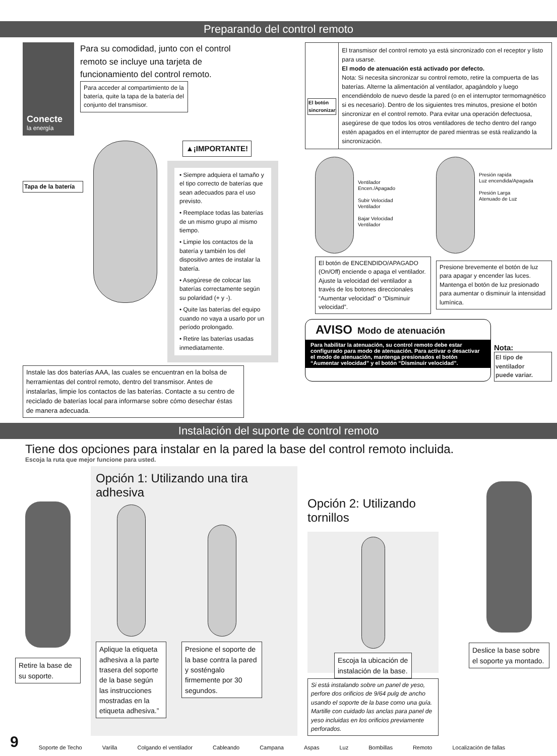Preparando del control remoto
Conecte
la energía
Para su comodidad, junto con el control
remoto se incluye una tarjeta de
funcionamiento del control remoto.
Para acceder al compartimiento de la batería, quite la tapa de la batería del conjunto del transmisor.
Tapa de la batería
▲¡IMPORTANTE!
• Siempre adquiera el tamaño y el tipo correcto de baterías que sean adecuados para el uso previsto.
• Reemplace todas las baterías de un mismo grupo al mismo tiempo.
• Limpie los contactos de la batería y también los del dispositivo antes de instalar la batería.
• Asegúrese de colocar las baterías correctamente según su polaridad (+ y -).
• Quite las baterías del equipo cuando no vaya a usarlo por un período prolongado.
• Retire las baterías usadas inmediatamente.
Instale las dos baterías AAA, las cuales se encuentran en la bolsa de herramientas del control remoto, dentro del transmisor. Antes de instalarlas, limpie los contactos de las baterías. Contacte a su centro de reciclado de baterías local para informarse sobre cómo desechar éstas de manera adecuada.
El botón sincronizar
El transmisor del control remoto ya está sincronizado con el receptor y listo para usarse.
El modo de atenuación está activado por defecto.
Nota: Si necesita sincronizar su control remoto, retire la compuerta de las baterías. Alterne la alimentación al ventilador, apagándolo y luego encendiéndolo de nuevo desde la pared (o en el interruptor termomagnético si es necesario). Dentro de los siguientes tres minutos, presione el botón sincronizar en el control remoto. Para evitar una operación defectuosa, asegúrese de que todos los otros ventiladores de techo dentro del rango estén apagados en el interruptor de pared mientras se está realizando la sincronización.
Ventilador
Encen./Apagado
Subir Velocidad
Ventilador
Bajar Velocidad
Ventilador
El botón de ENCENDIDO/APAGADO (On/Off) enciende o apaga el ventilador. Ajuste la velocidad del ventilador a través de los botones direccionales “Aumentar velocidad” o “Disminuir velocidad”.
Presión rapida
Luz encendida/Apagada
Presión Larga
Atenuado de Luz
Presione brevemente el botón de luz para apagar y encender las luces. Mantenga el botón de luz presionado para aumentar o disminuir la intensidad lumínica.
AVISO Modo de atenuación
Para habilitar la atenuación, su control remoto debe estar configurado para modo de atenuación. Para activar o desactivar el modo de atenuación, mantenga presionados el botón “Aumentar velocidad” y el botón “Disminuir velocidad”.
Nota:
El tipo de ventilador
puede variar.
Instalación del suporte de control remoto
Tiene dos opciones para instalar en la pared la base del control remoto incluida.
Escoja la ruta que mejor funcione para usted.
Retire la base de su soporte.
Opción 1: Utilizando una tira adhesiva
Aplique la etiqueta adhesiva a la parte trasera del soporte de la base según las instrucciones mostradas en la etiqueta adhesiva.”
Presione el soporte de la base contra la pared y sosténgalo firmemente por 30 segundos.
Opción 2: Utilizando tornillos
Escoja la ubicación de instalación de la base.
Si está instalando sobre un panel de yeso, perfore dos orificios de 9/64 pulg de ancho usando el soporte de la base como una guía. Martille con cuidado las anclas para panel de yeso incluidas en los orificios previamente perforados.
Deslice la base sobre el soporte ya montado.
9 Soporte de Techo Varilla Colgando el ventilador Cableando Campana Aspas Luz Bombillas Remoto Localización de fallas